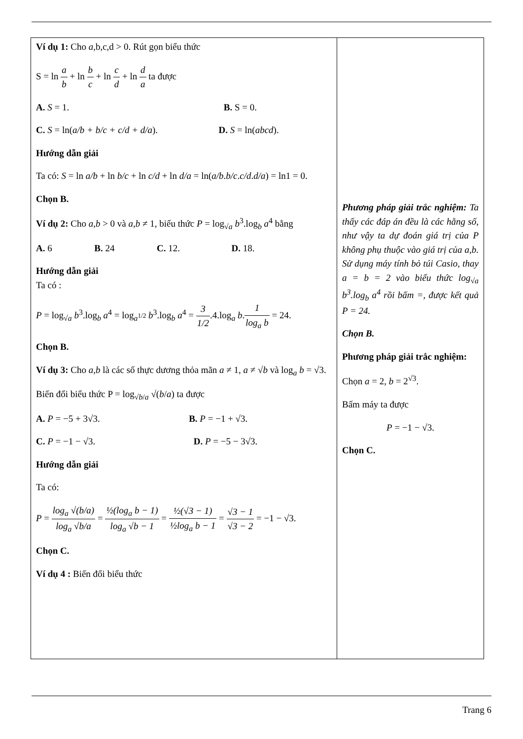| Ví dụ 1: Cho a ,b,c,d > 0. Rút gọn biểu thức S = ln a b + ln b c + ln c d + ln d a ta được A. S = 1. B. S = 0. C. S = ln( a/b + b/c + c/d + d/a ). D. S = ln( abcd ). Hướng dẫn giải Ta có: S = ln a/b + ln b/c + ln c/d + ln d/a = ln( a/b . b/c . c/d . d/a ) = ln1 = 0. Chọn B. Ví dụ 2: Cho a , b > 0 và a , b ≠ 1, biểu thức P = log<sub>√a</sub> b<sup>3</sup>.log<sub>b</sub> a<sup>4</sup> bằng A. 6 B. 24 C. 12. D. 18. Hướng dẫn giải Ta có : P = log<sub>√a</sub> b<sup>3</sup>.log<sub>b</sub> a<sup>4</sup> = log<sub>a<sup>1/2</sup></sub> b<sup>3</sup>.log<sub>b</sub> a<sup>4</sup> = 3 1/2 .4.log<sub>a</sub> b . 1 log<sub>a</sub> b = 24. Chọn B. Ví dụ 3: Cho a , b là các số thực dương thỏa mãn a ≠ 1, a ≠ √ b và log<sub>a</sub> b = √3. Biến đổi biểu thức P = log<sub>√b/a</sub> √( b / a ) ta được A. P = −5 + 3√3. B. P = −1 + √3. C. P = −1 − √3. D. P = −5 − 3√3. Hướng dẫn giải Ta có: P = log<sub>a</sub> √(b/a) log<sub>a</sub> √b/a = ½(log<sub>a</sub> b − 1) log<sub>a</sub> √b − 1 = ½(√3 − 1) ½log<sub>a</sub> b − 1 = √3 − 1 √3 − 2 = −1 − √3. Chọn C. Ví dụ 4 : Biến đổi biểu thức | Phương pháp giải trắc nghiệm: Ta thấy các đáp án đều là các hằng số, như vậy ta dự đoán giá trị của P không phụ thuộc vào giá trị của a,b. Sử dụng máy tính bỏ túi Casio, thay a = b = 2 vào biểu thức log<sub>√a</sub> b<sup>3</sup>.log<sub>b</sub> a<sup>4</sup> rồi bấm =, được kết quả P = 24. Chọn B. Phương pháp giải trắc nghiệm: Chọn a = 2, b = 2<sup>√3</sup>. Bấm máy ta được P = −1 − √3. Chọn C. |
Trang 6